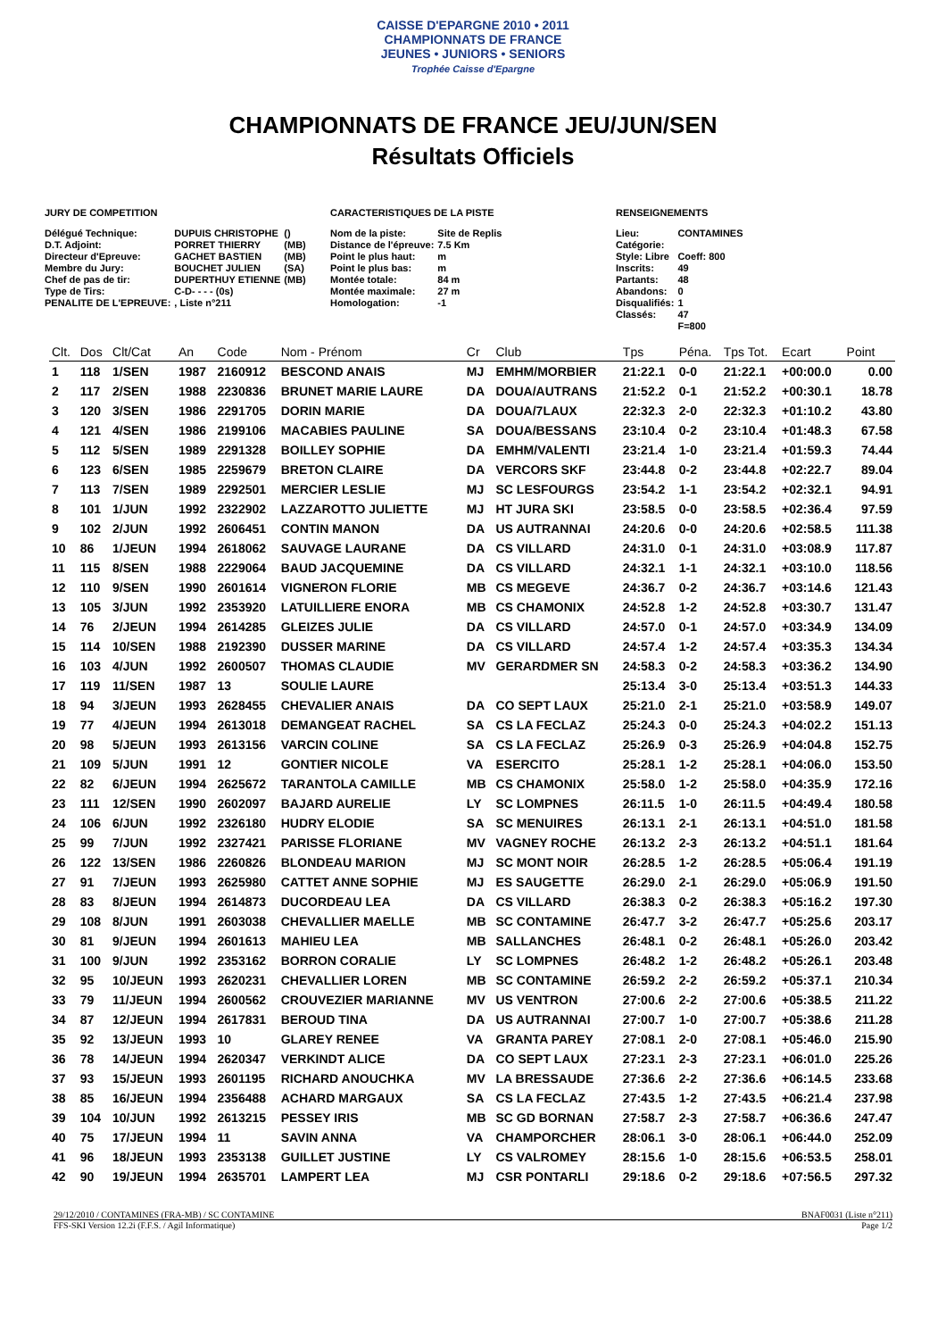CAISSE D'EPARGNE 2010 • 2011
CHAMPIONNATS DE FRANCE
JEUNES • JUNIORS • SENIORS
Trophée Caisse d'Epargne
CHAMPIONNATS DE FRANCE JEU/JUN/SEN
Résultats Officiels
JURY DE COMPETITION
| Délégué Technique: | DUPUIS CHRISTOPHE | () |
| D.T. Adjoint: | PORRET THIERRY | (MB) |
| Directeur d'Epreuve: | GACHET BASTIEN | (MB) |
| Membre du Jury: | BOUCHET JULIEN | (SA) |
| Chef de pas de tir: | DUPERTHUY ETIENNE | (MB) |
| Type de Tirs: | C-D- - - - (0s) | |
| PENALITE DE L'EPREUVE: | , Liste n°211 | |
CARACTERISTIQUES DE LA PISTE
| Nom de la piste: | Site de Replis |
| Distance de l'épreuve: | 7.5 Km |
| Point le plus haut: | m |
| Point le plus bas: | m |
| Montée totale: | 84 m |
| Montée maximale: | 27 m |
| Homologation: | -1 |
RENSEIGNEMENTS
| Lieu: | CONTAMINES |
| Catégorie: | |
| Style: Libre | Coeff: 800 |
| Inscrits: | 49 |
| Partants: | 48 |
| Abandons: | 0 |
| Disqualifiés: | 1 |
| Classés: | 47 |
| | F=800 |
| Clt. | Dos | Clt/Cat | An | Code | Nom - Prénom | Cr | Club | Tps | Péna. | Tps Tot. | Ecart | Point |
| --- | --- | --- | --- | --- | --- | --- | --- | --- | --- | --- | --- | --- |
| 1 | 118 | 1/SEN | 1987 | 2160912 | BESCOND ANAIS | MJ | EMHM/MORBIER | 21:22.1 | 0-0 | 21:22.1 | +00:00.0 | 0.00 |
| 2 | 117 | 2/SEN | 1988 | 2230836 | BRUNET MARIE LAURE | DA | DOUA/AUTRANS | 21:52.2 | 0-1 | 21:52.2 | +00:30.1 | 18.78 |
| 3 | 120 | 3/SEN | 1986 | 2291705 | DORIN MARIE | DA | DOUA/7LAUX | 22:32.3 | 2-0 | 22:32.3 | +01:10.2 | 43.80 |
| 4 | 121 | 4/SEN | 1986 | 2199106 | MACABIES PAULINE | SA | DOUA/BESSANS | 23:10.4 | 0-2 | 23:10.4 | +01:48.3 | 67.58 |
| 5 | 112 | 5/SEN | 1989 | 2291328 | BOILLEY SOPHIE | DA | EMHM/VALENTI | 23:21.4 | 1-0 | 23:21.4 | +01:59.3 | 74.44 |
| 6 | 123 | 6/SEN | 1985 | 2259679 | BRETON CLAIRE | DA | VERCORS SKF | 23:44.8 | 0-2 | 23:44.8 | +02:22.7 | 89.04 |
| 7 | 113 | 7/SEN | 1989 | 2292501 | MERCIER LESLIE | MJ | SC LESFOURGS | 23:54.2 | 1-1 | 23:54.2 | +02:32.1 | 94.91 |
| 8 | 101 | 1/JUN | 1992 | 2322902 | LAZZAROTTO JULIETTE | MJ | HT JURA SKI | 23:58.5 | 0-0 | 23:58.5 | +02:36.4 | 97.59 |
| 9 | 102 | 2/JUN | 1992 | 2606451 | CONTIN MANON | DA | US AUTRANNAI | 24:20.6 | 0-0 | 24:20.6 | +02:58.5 | 111.38 |
| 10 | 86 | 1/JEUN | 1994 | 2618062 | SAUVAGE LAURANE | DA | CS VILLARD | 24:31.0 | 0-1 | 24:31.0 | +03:08.9 | 117.87 |
| 11 | 115 | 8/SEN | 1988 | 2229064 | BAUD JACQUEMINE | DA | CS VILLARD | 24:32.1 | 1-1 | 24:32.1 | +03:10.0 | 118.56 |
| 12 | 110 | 9/SEN | 1990 | 2601614 | VIGNERON FLORIE | MB | CS MEGEVE | 24:36.7 | 0-2 | 24:36.7 | +03:14.6 | 121.43 |
| 13 | 105 | 3/JUN | 1992 | 2353920 | LATUILLIERE ENORA | MB | CS CHAMONIX | 24:52.8 | 1-2 | 24:52.8 | +03:30.7 | 131.47 |
| 14 | 76 | 2/JEUN | 1994 | 2614285 | GLEIZES JULIE | DA | CS VILLARD | 24:57.0 | 0-1 | 24:57.0 | +03:34.9 | 134.09 |
| 15 | 114 | 10/SEN | 1988 | 2192390 | DUSSER MARINE | DA | CS VILLARD | 24:57.4 | 1-2 | 24:57.4 | +03:35.3 | 134.34 |
| 16 | 103 | 4/JUN | 1992 | 2600507 | THOMAS CLAUDIE | MV | GERARDMER SN | 24:58.3 | 0-2 | 24:58.3 | +03:36.2 | 134.90 |
| 17 | 119 | 11/SEN | 1987 | 13 | SOULIE LAURE | | | 25:13.4 | 3-0 | 25:13.4 | +03:51.3 | 144.33 |
| 18 | 94 | 3/JEUN | 1993 | 2628455 | CHEVALIER ANAIS | DA | CO SEPT LAUX | 25:21.0 | 2-1 | 25:21.0 | +03:58.9 | 149.07 |
| 19 | 77 | 4/JEUN | 1994 | 2613018 | DEMANGEAT RACHEL | SA | CS LA FECLAZ | 25:24.3 | 0-0 | 25:24.3 | +04:02.2 | 151.13 |
| 20 | 98 | 5/JEUN | 1993 | 2613156 | VARCIN COLINE | SA | CS LA FECLAZ | 25:26.9 | 0-3 | 25:26.9 | +04:04.8 | 152.75 |
| 21 | 109 | 5/JUN | 1991 | 12 | GONTIER NICOLE | VA | ESERCITO | 25:28.1 | 1-2 | 25:28.1 | +04:06.0 | 153.50 |
| 22 | 82 | 6/JEUN | 1994 | 2625672 | TARANTOLA CAMILLE | MB | CS CHAMONIX | 25:58.0 | 1-2 | 25:58.0 | +04:35.9 | 172.16 |
| 23 | 111 | 12/SEN | 1990 | 2602097 | BAJARD AURELIE | LY | SC LOMPNES | 26:11.5 | 1-0 | 26:11.5 | +04:49.4 | 180.58 |
| 24 | 106 | 6/JUN | 1992 | 2326180 | HUDRY ELODIE | SA | SC MENUIRES | 26:13.1 | 2-1 | 26:13.1 | +04:51.0 | 181.58 |
| 25 | 99 | 7/JUN | 1992 | 2327421 | PARISSE FLORIANE | MV | VAGNEY ROCHE | 26:13.2 | 2-3 | 26:13.2 | +04:51.1 | 181.64 |
| 26 | 122 | 13/SEN | 1986 | 2260826 | BLONDEAU MARION | MJ | SC MONT NOIR | 26:28.5 | 1-2 | 26:28.5 | +05:06.4 | 191.19 |
| 27 | 91 | 7/JEUN | 1993 | 2625980 | CATTET ANNE SOPHIE | MJ | ES SAUGETTE | 26:29.0 | 2-1 | 26:29.0 | +05:06.9 | 191.50 |
| 28 | 83 | 8/JEUN | 1994 | 2614873 | DUCORDEAU LEA | DA | CS VILLARD | 26:38.3 | 0-2 | 26:38.3 | +05:16.2 | 197.30 |
| 29 | 108 | 8/JUN | 1991 | 2603038 | CHEVALLIER MAELLE | MB | SC CONTAMINE | 26:47.7 | 3-2 | 26:47.7 | +05:25.6 | 203.17 |
| 30 | 81 | 9/JEUN | 1994 | 2601613 | MAHIEU LEA | MB | SALLANCHES | 26:48.1 | 0-2 | 26:48.1 | +05:26.0 | 203.42 |
| 31 | 100 | 9/JUN | 1992 | 2353162 | BORRON CORALIE | LY | SC LOMPNES | 26:48.2 | 1-2 | 26:48.2 | +05:26.1 | 203.48 |
| 32 | 95 | 10/JEUN | 1993 | 2620231 | CHEVALLIER LOREN | MB | SC CONTAMINE | 26:59.2 | 2-2 | 26:59.2 | +05:37.1 | 210.34 |
| 33 | 79 | 11/JEUN | 1994 | 2600562 | CROUVEZIER MARIANNE | MV | US VENTRON | 27:00.6 | 2-2 | 27:00.6 | +05:38.5 | 211.22 |
| 34 | 87 | 12/JEUN | 1994 | 2617831 | BEROUD TINA | DA | US AUTRANNAI | 27:00.7 | 1-0 | 27:00.7 | +05:38.6 | 211.28 |
| 35 | 92 | 13/JEUN | 1993 | 10 | GLAREY RENEE | VA | GRANTA PAREY | 27:08.1 | 2-0 | 27:08.1 | +05:46.0 | 215.90 |
| 36 | 78 | 14/JEUN | 1994 | 2620347 | VERKINDT ALICE | DA | CO SEPT LAUX | 27:23.1 | 2-3 | 27:23.1 | +06:01.0 | 225.26 |
| 37 | 93 | 15/JEUN | 1993 | 2601195 | RICHARD ANOUCHKA | MV | LA BRESSAUDE | 27:36.6 | 2-2 | 27:36.6 | +06:14.5 | 233.68 |
| 38 | 85 | 16/JEUN | 1994 | 2356488 | ACHARD MARGAUX | SA | CS LA FECLAZ | 27:43.5 | 1-2 | 27:43.5 | +06:21.4 | 237.98 |
| 39 | 104 | 10/JUN | 1992 | 2613215 | PESSEY IRIS | MB | SC GD BORNAN | 27:58.7 | 2-3 | 27:58.7 | +06:36.6 | 247.47 |
| 40 | 75 | 17/JEUN | 1994 | 11 | SAVIN ANNA | VA | CHAMPORCHER | 28:06.1 | 3-0 | 28:06.1 | +06:44.0 | 252.09 |
| 41 | 96 | 18/JEUN | 1993 | 2353138 | GUILLET JUSTINE | LY | CS VALROMEY | 28:15.6 | 1-0 | 28:15.6 | +06:53.5 | 258.01 |
| 42 | 90 | 19/JEUN | 1994 | 2635701 | LAMPERT LEA | MJ | CSR PONTARLI | 29:18.6 | 0-2 | 29:18.6 | +07:56.5 | 297.32 |
29/12/2010 / CONTAMINES (FRA-MB) / SC CONTAMINE BNAF0031 (Liste n°211)
FFS-SKI Version 12.2i (F.F.S. / Agil Informatique) Page 1/2